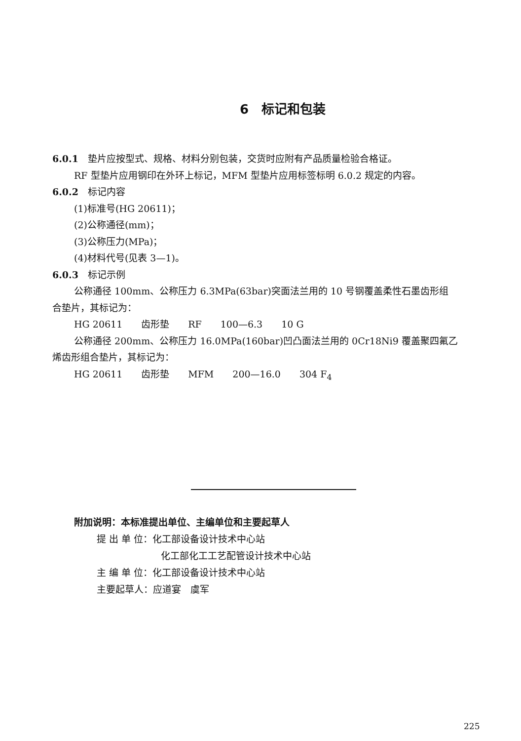6　标记和包装
6.0.1　垫片应按型式、规格、材料分别包装，交货时应附有产品质量检验合格证。
RF 型垫片应用钢印在外环上标记，MFM 型垫片应用标签标明 6.0.2 规定的内容。
6.0.2　标记内容
(1)标准号(HG 20611)；
(2)公称通径(mm)；
(3)公称压力(MPa)；
(4)材料代号(见表 3—1)。
6.0.3　标记示例
公称通径 100mm、公称压力 6.3MPa(63bar)突面法兰用的 10 号钢覆盖柔性石墨齿形组
合垫片，其标记为：
HG 20611　　齿形垫　　RF　　100—6.3　　10 G
公称通径 200mm、公称压力 16.0MPa(160bar)凹凸面法兰用的 0Cr18Ni9 覆盖聚四氟乙
烯齿形组合垫片，其标记为：
HG 20611　　齿形垫　　MFM　　200—16.0　　304 F<sub>4</sub>
附加说明：本标准提出单位、主编单位和主要起草人
提 出 单 位：化工部设备设计技术中心站
化工部化工工艺配管设计技术中心站
主 编 单 位：化工部设备设计技术中心站
主要起草人：应道宴　虞军
225